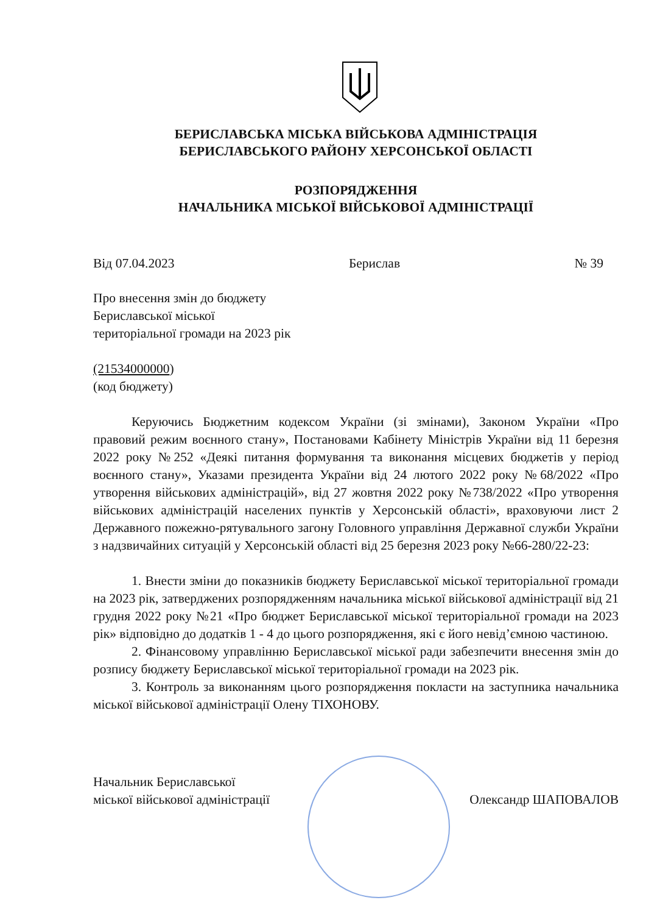БЕРИСЛАВСЬКА МІСЬКА ВІЙСЬКОВА АДМІНІСТРАЦІЯ
БЕРИСЛАВСЬКОГО РАЙОНУ ХЕРСОНСЬКОЇ ОБЛАСТІ
РОЗПОРЯДЖЕННЯ
НАЧАЛЬНИКА МІСЬКОЇ ВІЙСЬКОВОЇ АДМІНІСТРАЦІЇ
Від 07.04.2023 Берислав № 39
Про внесення змін до бюджету
Бериславської міської
територіальної громади на 2023 рік
(21534000000)
(код бюджету)
Керуючись Бюджетним кодексом України (зі змінами), Законом України «Про правовий режим воєнного стану», Постановами Кабінету Міністрів України від 11 березня 2022 року №252 «Деякі питання формування та виконання місцевих бюджетів у період воєнного стану», Указами президента України від 24 лютого 2022 року №68/2022 «Про утворення військових адміністрацій», від 27 жовтня 2022 року №738/2022 «Про утворення військових адміністрацій населених пунктів у Херсонській області», враховуючи лист 2 Державного пожежно-рятувального загону Головного управління Державної служби України з надзвичайних ситуацій у Херсонській області від 25 березня 2023 року №66-280/22-23:
1. Внести зміни до показників бюджету Бериславської міської територіальної громади на 2023 рік, затверджених розпорядженням начальника міської військової адміністрації від 21 грудня 2022 року №21 «Про бюджет Бериславської міської територіальної громади на 2023 рік» відповідно до додатків 1 - 4 до цього розпорядження, які є його невід’ємною частиною.
2. Фінансовому управлінню Бериславської міської ради забезпечити внесення змін до розпису бюджету Бериславської міської територіальної громади на 2023 рік.
3. Контроль за виконанням цього розпорядження покласти на заступника начальника міської військової адміністрації Олену ТІХОНОВУ.
Начальник Бериславської
міської військової адміністрації Олександр ШАПОВАЛОВ